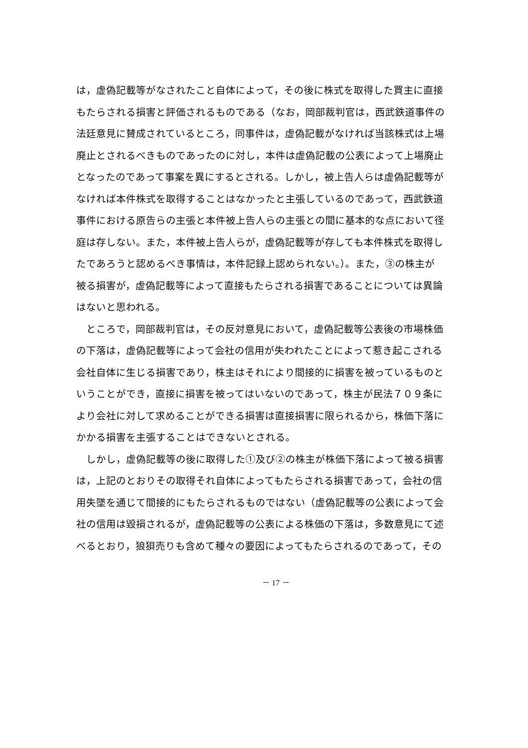は，虚偽記載等がなされたこと自体によって，その後に株式を取得した買主に直接
もたらされる損害と評価されるものである（なお，岡部裁判官は，西武鉄道事件の
法廷意見に賛成されているところ，同事件は，虚偽記載がなければ当該株式は上場
廃止とされるべきものであったのに対し，本件は虚偽記載の公表によって上場廃止
となったのであって事案を異にするとされる。しかし，被上告人らは虚偽記載等が
なければ本件株式を取得することはなかったと主張しているのであって，西武鉄道
事件における原告らの主張と本件被上告人らの主張との間に基本的な点において径
庭は存しない。また，本件被上告人らが，虚偽記載等が存しても本件株式を取得し
たであろうと認めるべき事情は，本件記録上認められない。）。また，③の株主が
被る損害が，虚偽記載等によって直接もたらされる損害であることについては異論
はないと思われる。
　ところで，岡部裁判官は，その反対意見において，虚偽記載等公表後の市場株価
の下落は，虚偽記載等によって会社の信用が失われたことによって惹き起こされる
会社自体に生じる損害であり，株主はそれにより間接的に損害を被っているものと
いうことができ，直接に損害を被ってはいないのであって，株主が民法７０９条に
より会社に対して求めることができる損害は直接損害に限られるから，株価下落に
かかる損害を主張することはできないとされる。
　しかし，虚偽記載等の後に取得した①及び②の株主が株価下落によって被る損害
は，上記のとおりその取得それ自体によってもたらされる損害であって，会社の信
用失墜を通じて間接的にもたらされるものではない（虚偽記載等の公表によって会
社の信用は毀損されるが，虚偽記載等の公表による株価の下落は，多数意見にて述
べるとおり，狼狽売りも含めて種々の要因によってもたらされるのであって，その
－ 17 －